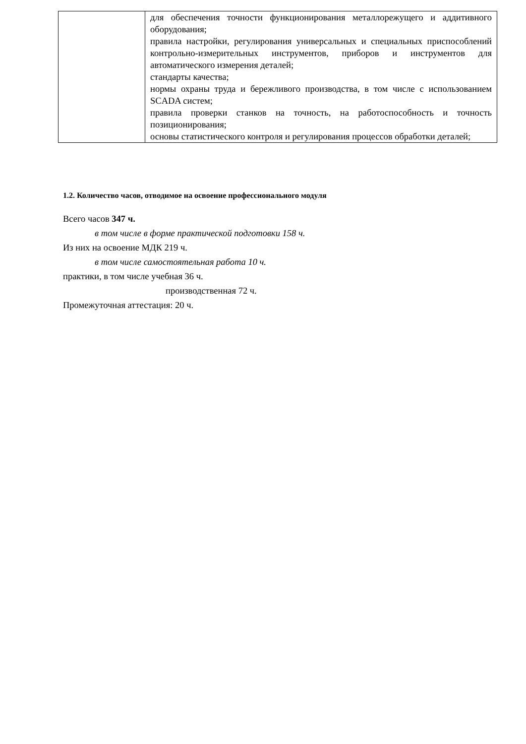| | для обеспечения точности функционирования металлорежущего и аддитивного оборудования; правила настройки, регулирования универсальных и специальных приспособлений контрольно-измерительных инструментов, приборов и инструментов для автоматического измерения деталей; стандарты качества; нормы охраны труда и бережливого производства, в том числе с использованием SCADA систем; правила проверки станков на точность, на работоспособность и точность позиционирования; основы статистического контроля и регулирования процессов обработки деталей; |
1.2. Количество часов, отводимое на освоение профессионального модуля
Всего часов 347 ч.
в том числе в форме практической подготовки 158 ч.
Из них на освоение МДК 219 ч.
в том числе самостоятельная работа 10 ч.
практики, в том числе учебная 36 ч.
производственная 72 ч.
Промежуточная аттестация: 20 ч.